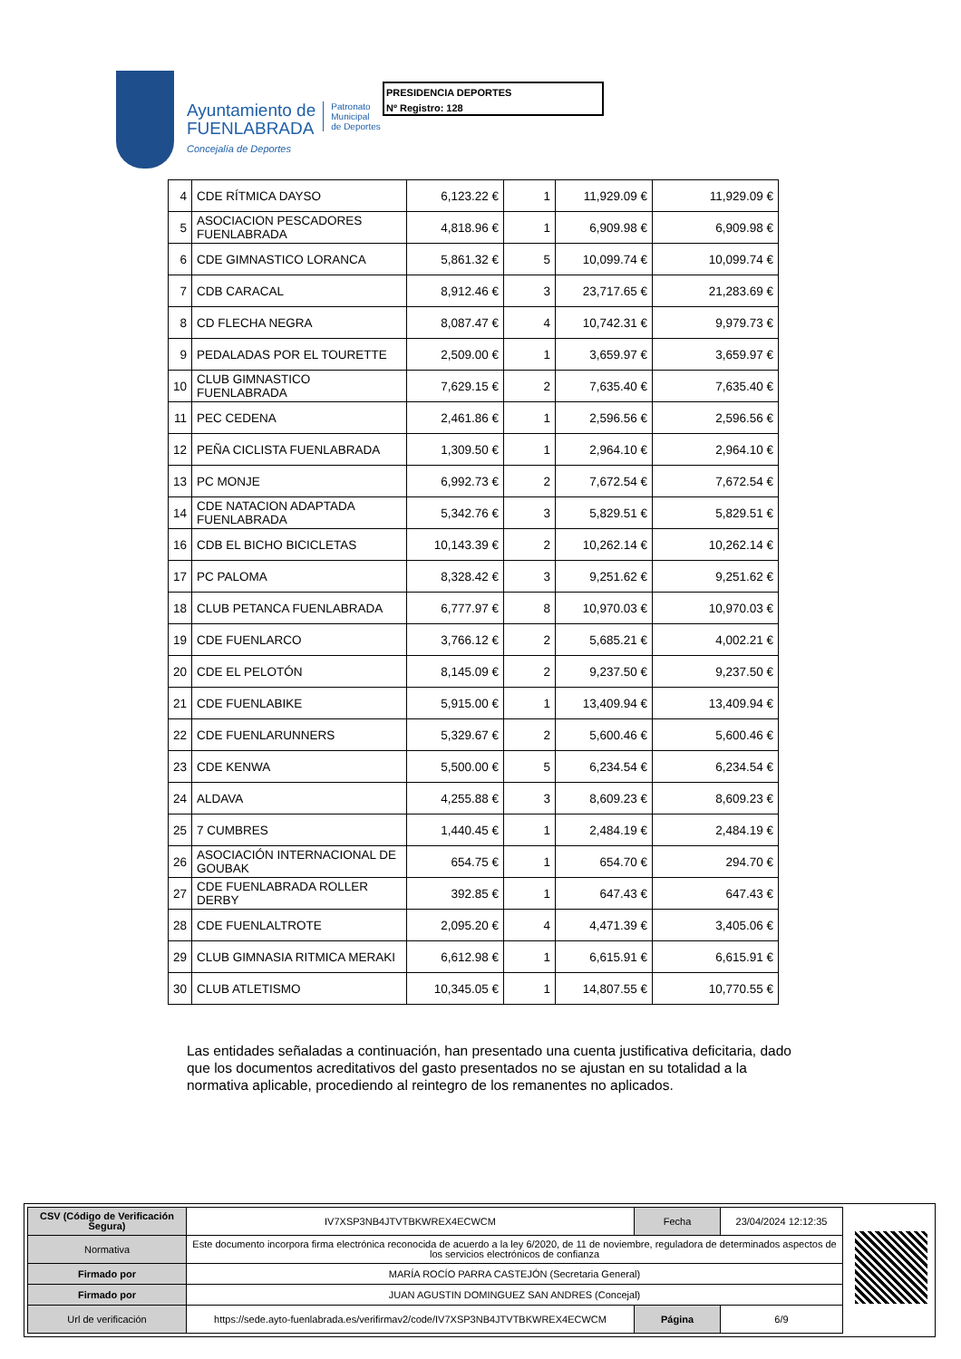Ayuntamiento de
FUENLABRADA
Concejalía de Deportes
Patronato
Municipal
de Deportes
PRESIDENCIA DEPORTES
Nº Registro: 128
| 4 | CDE RÍTMICA DAYSO | 6,123.22 € | 1 | 11,929.09 € | 11,929.09 € |
| 5 | ASOCIACION PESCADORES FUENLABRADA | 4,818.96 € | 1 | 6,909.98 € | 6,909.98 € |
| 6 | CDE GIMNASTICO LORANCA | 5,861.32 € | 5 | 10,099.74 € | 10,099.74 € |
| 7 | CDB CARACAL | 8,912.46 € | 3 | 23,717.65 € | 21,283.69 € |
| 8 | CD FLECHA NEGRA | 8,087.47 € | 4 | 10,742.31 € | 9,979.73 € |
| 9 | PEDALADAS POR EL TOURETTE | 2,509.00 € | 1 | 3,659.97 € | 3,659.97 € |
| 10 | CLUB GIMNASTICO FUENLABRADA | 7,629.15 € | 2 | 7,635.40 € | 7,635.40 € |
| 11 | PEC CEDENA | 2,461.86 € | 1 | 2,596.56 € | 2,596.56 € |
| 12 | PEÑA CICLISTA FUENLABRADA | 1,309.50 € | 1 | 2,964.10 € | 2,964.10 € |
| 13 | PC MONJE | 6,992.73 € | 2 | 7,672.54 € | 7,672.54 € |
| 14 | CDE NATACION ADAPTADA FUENLABRADA | 5,342.76 € | 3 | 5,829.51 € | 5,829.51 € |
| 16 | CDB EL BICHO BICICLETAS | 10,143.39 € | 2 | 10,262.14 € | 10,262.14 € |
| 17 | PC PALOMA | 8,328.42 € | 3 | 9,251.62 € | 9,251.62 € |
| 18 | CLUB PETANCA FUENLABRADA | 6,777.97 € | 8 | 10,970.03 € | 10,970.03 € |
| 19 | CDE FUENLARCO | 3,766.12 € | 2 | 5,685.21 € | 4,002.21 € |
| 20 | CDE EL PELOTÓN | 8,145.09 € | 2 | 9,237.50 € | 9,237.50 € |
| 21 | CDE FUENLABIKE | 5,915.00 € | 1 | 13,409.94 € | 13,409.94 € |
| 22 | CDE FUENLARUNNERS | 5,329.67 € | 2 | 5,600.46 € | 5,600.46 € |
| 23 | CDE KENWA | 5,500.00 € | 5 | 6,234.54 € | 6,234.54 € |
| 24 | ALDAVA | 4,255.88 € | 3 | 8,609.23 € | 8,609.23 € |
| 25 | 7 CUMBRES | 1,440.45 € | 1 | 2,484.19 € | 2,484.19 € |
| 26 | ASOCIACIÓN INTERNACIONAL DE GOUBAK | 654.75 € | 1 | 654.70 € | 294.70 € |
| 27 | CDE FUENLABRADA ROLLER DERBY | 392.85 € | 1 | 647.43 € | 647.43 € |
| 28 | CDE FUENLALTROTE | 2,095.20 € | 4 | 4,471.39 € | 3,405.06 € |
| 29 | CLUB GIMNASIA RITMICA MERAKI | 6,612.98 € | 1 | 6,615.91 € | 6,615.91 € |
| 30 | CLUB ATLETISMO | 10,345.05 € | 1 | 14,807.55 € | 10,770.55 € |
Las entidades señaladas a continuación, han presentado una cuenta justificativa deficitaria, dado que los documentos acreditativos del gasto presentados no se ajustan en su totalidad a la normativa aplicable, procediendo al reintegro de los remanentes no aplicados.
| CSV (Código de Verificación Segura) | IV7XSP3NB4JTVTBKWREX4ECWCM | Fecha | 23/04/2024 12:12:35 |
| Normativa | Este documento incorpora firma electrónica reconocida de acuerdo a la ley 6/2020, de 11 de noviembre, reguladora de determinados aspectos de los servicios electrónicos de confianza | | |
| Firmado por | MARÍA ROCÍO PARRA CASTEJÓN (Secretaria General) | | |
| Firmado por | JUAN AGUSTIN DOMINGUEZ SAN ANDRES (Concejal) | | |
| Url de verificación | https://sede.ayto-fuenlabrada.es/verifirmav2/code/IV7XSP3NB4JTVTBKWREX4ECWCM | Página | 6/9 |